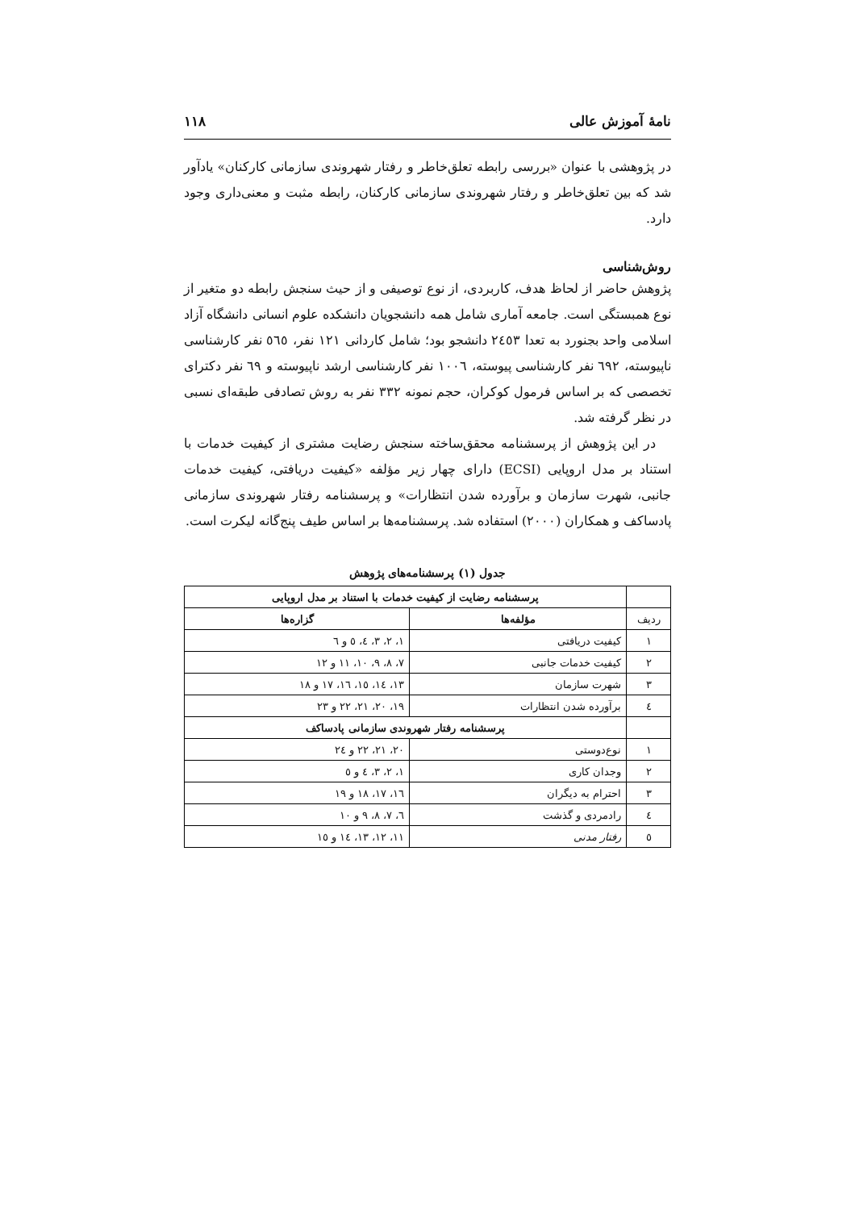نامهٔ آموزش عالی ۱۱۸
در پژوهشی با عنوان «بررسی رابطه تعلق‌خاطر و رفتار شهروندی سازمانی کارکنان» یادآور شد که بین تعلق‌خاطر و رفتار شهروندی سازمانی کارکنان، رابطه مثبت و معنی‌داری وجود دارد.
روش‌شناسی
پژوهش حاضر از لحاظ هدف، کاربردی، از نوع توصیفی و از حیث سنجش رابطه دو متغیر از نوع همبستگی است. جامعه آماری شامل همه دانشجویان دانشکده علوم انسانی دانشگاه آزاد اسلامی واحد بجنورد به تعدا ۲٤٥۳ دانشجو بود؛ شامل کاردانی ۱۲۱ نفر، ٥٦٥ نفر کارشناسی ناپیوسته، ٦٩۲ نفر کارشناسی پیوسته، ۱۰۰٦ نفر کارشناسی ارشد ناپیوسته و ٦٩ نفر دکترای تخصصی که بر اساس فرمول کوکران، حجم نمونه ۳۳۲ نفر به روش تصادفی طبقه‌ای نسبی در نظر گرفته شد.
در این پژوهش از پرسشنامه محقق‌ساخته سنجش رضایت مشتری از کیفیت خدمات با استناد بر مدل اروپایی (ECSI) دارای چهار زیر مؤلفه «کیفیت دریافتی، کیفیت خدمات جانبی، شهرت سازمان و برآورده شدن انتظارات» و پرسشنامه رفتار شهروندی سازمانی پادساکف و همکاران (۲۰۰۰) استفاده شد. پرسشنامه‌ها بر اساس طیف پنج‌گانه لیکرت است.
جدول (۱) پرسشنامه‌های پژوهش
| | پرسشنامه رضایت از کیفیت خدمات با استناد بر مدل اروپایی | |
| ردیف | مؤلفه‌ها | گزاره‌ها |
| ۱ | کیفیت دریافتی | ۱، ۲، ۳، ٤، ٥ و ٦ |
| ۲ | کیفیت خدمات جانبی | ۷، ۸، ۹، ۱۰، ۱۱ و ۱۲ |
| ۳ | شهرت سازمان | ۱۳، ۱٤، ۱٥، ۱٦، ۱۷ و ۱۸ |
| ٤ | برآورده شدن انتظارات | ۱۹، ۲۰، ۲۱، ۲۲ و ۲۳ |
| | پرسشنامه رفتار شهروندی سازمانی پادساکف | |
| ۱ | نوع‌دوستی | ۲۰، ۲۱، ۲۲ و ۲٤ |
| ۲ | وجدان کاری | ۱، ۲، ۳، ٤ و ٥ |
| ۳ | احترام به دیگران | ۱٦، ۱۷، ۱۸ و ۱۹ |
| ٤ | رادمردی و گذشت | ٦، ۷، ۸، ۹ و ۱۰ |
| ٥ | رفتار مدنی | ۱۱، ۱۲، ۱۳، ۱٤ و ۱٥ |